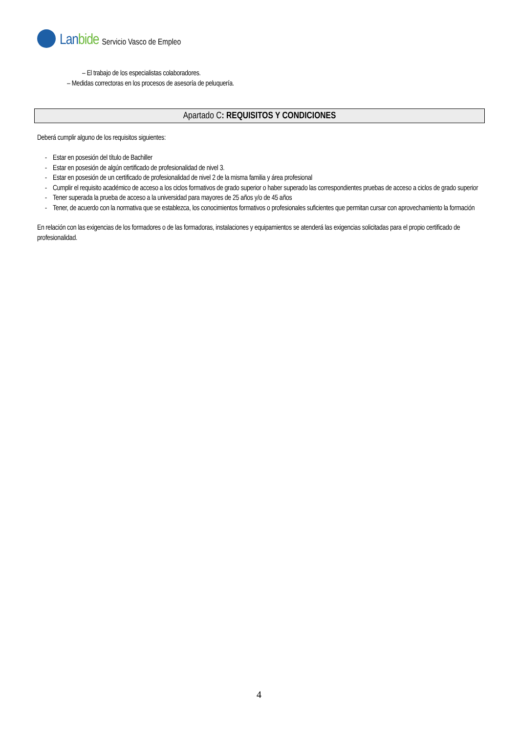Lanbide
Servicio Vasco de Empleo
– El trabajo de los especialistas colaboradores.
– Medidas correctoras en los procesos de asesoría de peluquería.
Apartado C: REQUISITOS Y CONDICIONES
Deberá cumplir alguno de los requisitos siguientes:
- Estar en posesión del título de Bachiller
- Estar en posesión de algún certificado de profesionalidad de nivel 3.
- Estar en posesión de un certificado de profesionalidad de nivel 2 de la misma familia y área profesional
- Cumplir el requisito académico de acceso a los ciclos formativos de grado superior o haber superado las correspondientes pruebas de acceso a ciclos de grado superior
- Tener superada la prueba de acceso a la universidad para mayores de 25 años y/o de 45 años
- Tener, de acuerdo con la normativa que se establezca, los conocimientos formativos o profesionales suficientes que permitan cursar con aprovechamiento la formación
En relación con las exigencias de los formadores o de las formadoras, instalaciones y equipamientos se atenderá las exigencias solicitadas para el propio certificado de profesionalidad.
4